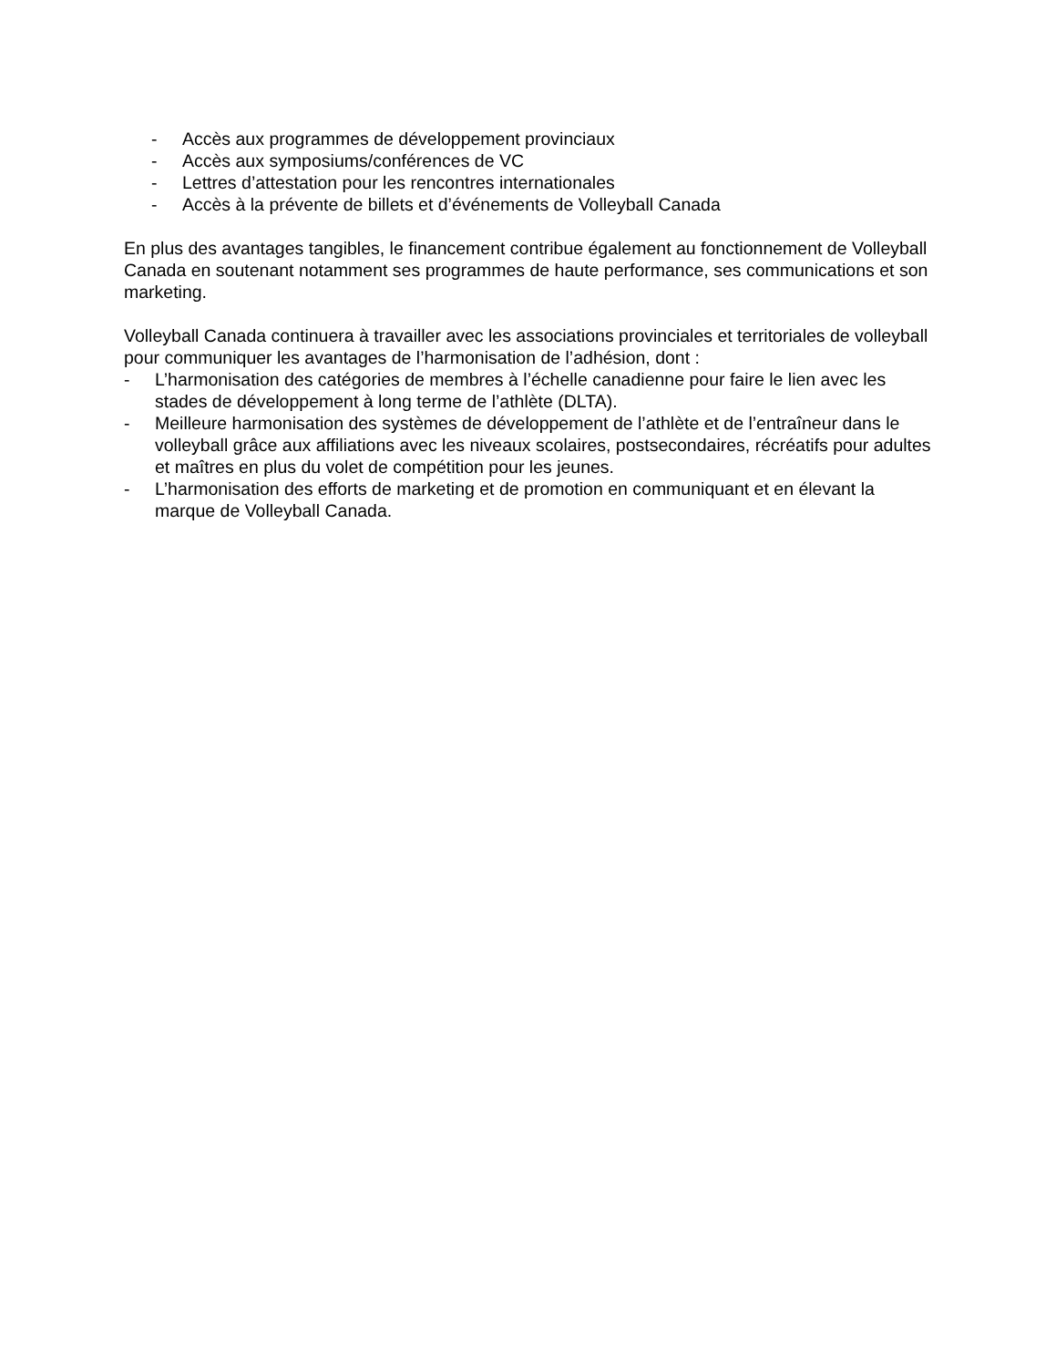- Accès aux programmes de développement provinciaux
- Accès aux symposiums/conférences de VC
- Lettres d’attestation pour les rencontres internationales
- Accès à la prévente de billets et d’événements de Volleyball Canada
En plus des avantages tangibles, le financement contribue également au fonctionnement de Volleyball Canada en soutenant notamment ses programmes de haute performance, ses communications et son marketing.
Volleyball Canada continuera à travailler avec les associations provinciales et territoriales de volleyball pour communiquer les avantages de l’harmonisation de l’adhésion, dont :
- L’harmonisation des catégories de membres à l’échelle canadienne pour faire le lien avec les stades de développement à long terme de l’athlète (DLTA).
- Meilleure harmonisation des systèmes de développement de l’athlète et de l’entraîneur dans le volleyball grâce aux affiliations avec les niveaux scolaires, postsecondaires, récréatifs pour adultes et maîtres en plus du volet de compétition pour les jeunes.
- L’harmonisation des efforts de marketing et de promotion en communiquant et en élevant la marque de Volleyball Canada.